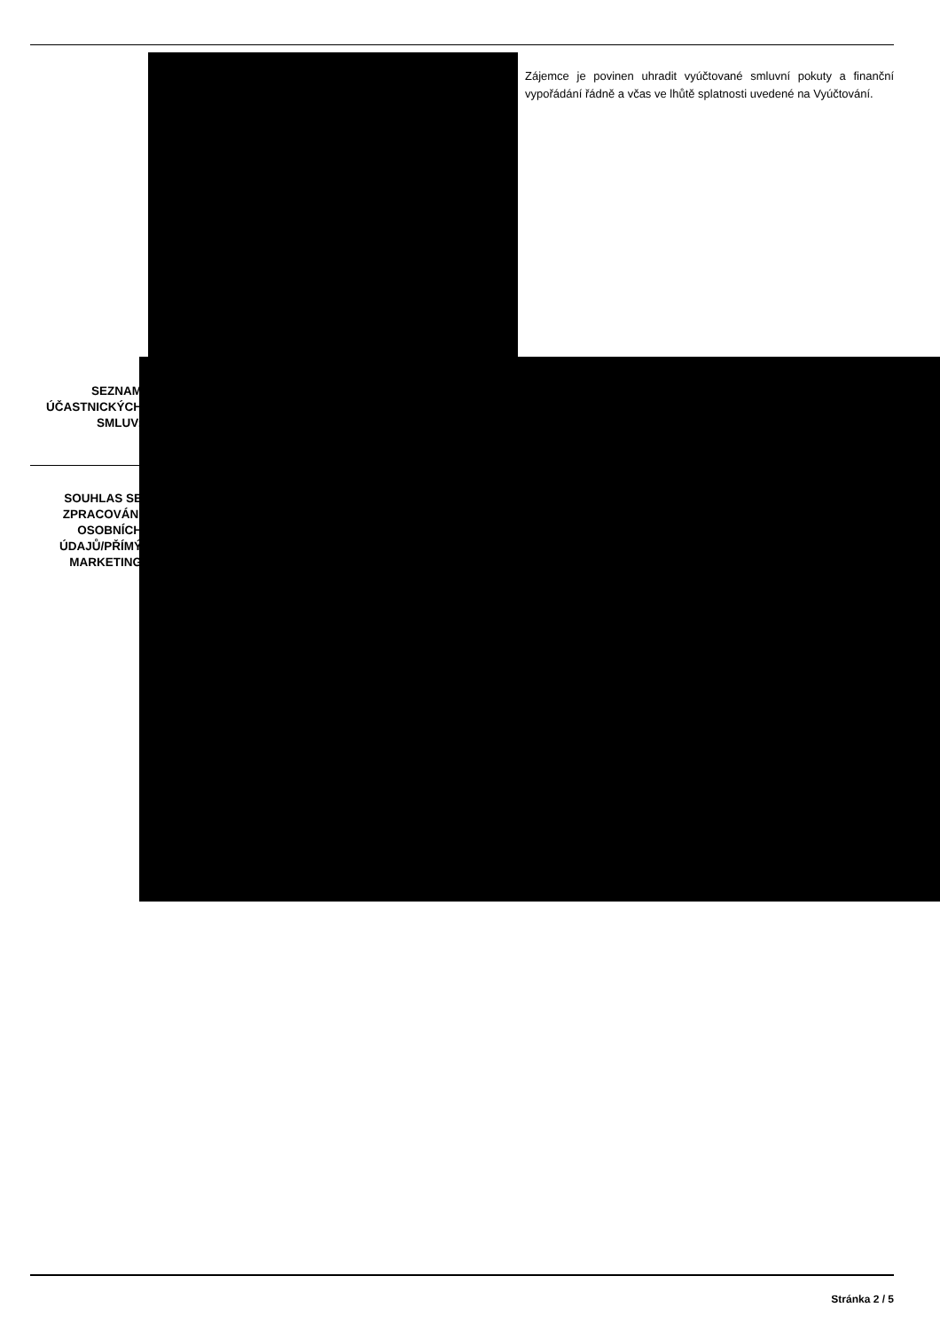Zájemce je povinen uhradit vyúčtované smluvní pokuty a finanční vypořádání řádně a včas ve lhůtě splatnosti uvedené na Vyúčtování.
SEZNAM ÚČASTNICKÝCH SMLUV:
SOUHLAS SE ZPRACOVÁNÍ OSOBNÍCH ÚDAJŮ/PŘÍMÝ MARKETING
Stránka 2 / 5